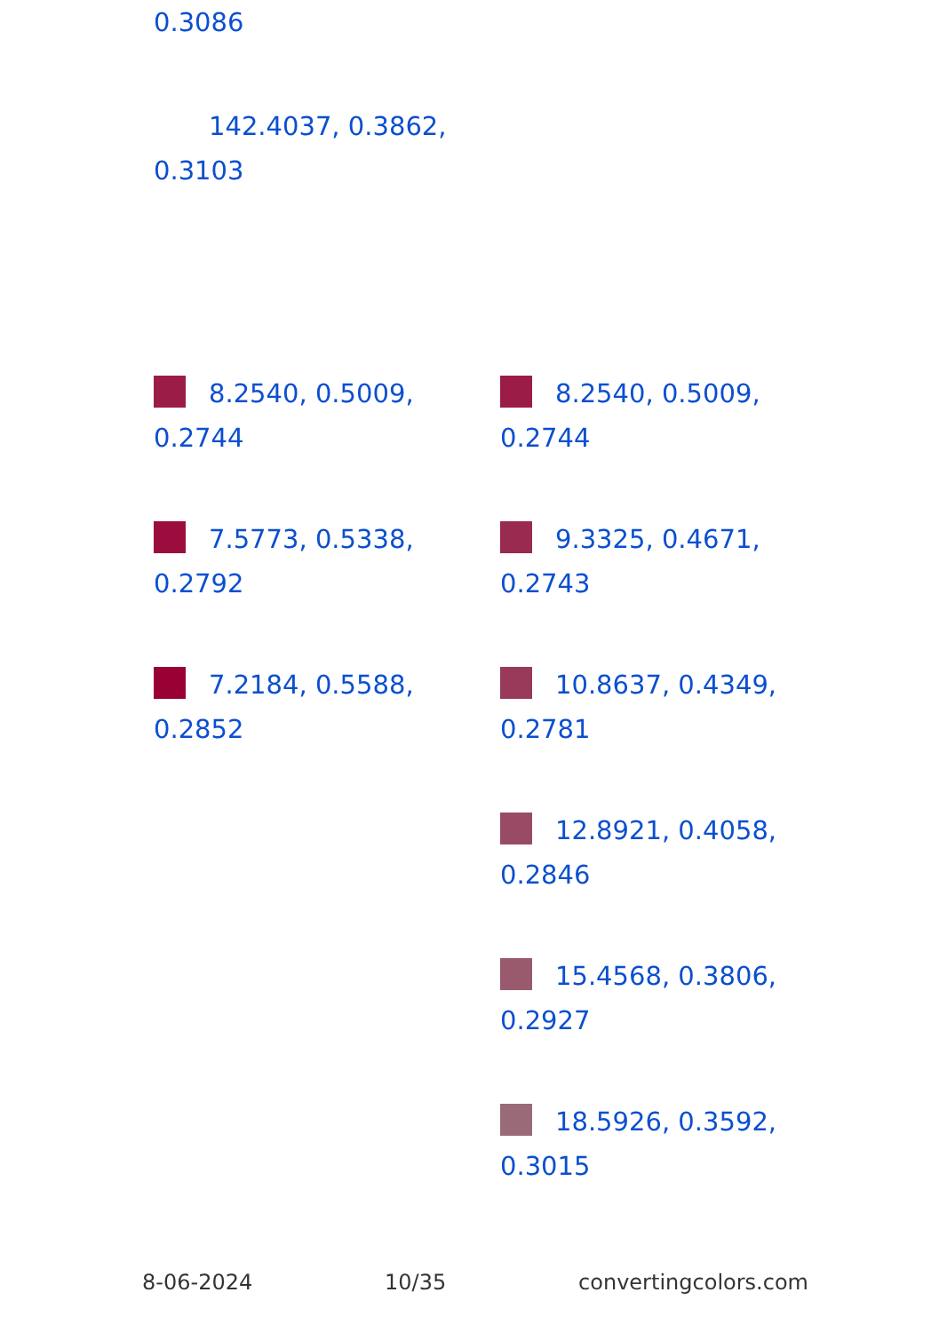0.3086
142.4037, 0.3862, 0.3103
8.2540, 0.5009, 0.2744
7.5773, 0.5338, 0.2792
7.2184, 0.5588, 0.2852
8.2540, 0.5009, 0.2744
9.3325, 0.4671, 0.2743
10.8637, 0.4349, 0.2781
12.8921, 0.4058, 0.2846
15.4568, 0.3806, 0.2927
18.5926, 0.3592, 0.3015
8-06-2024 10/35 convertingcolors.com